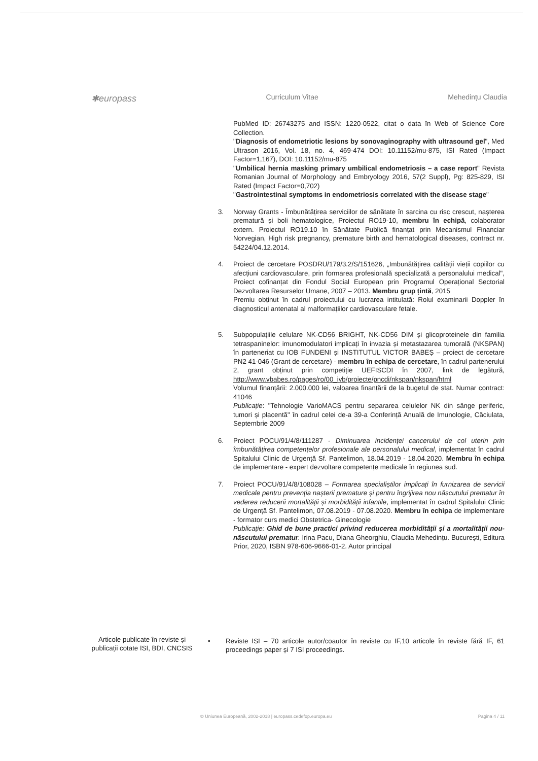✱europass Curriculum Vitae Mehedințu Claudia
PubMed ID: 26743275 and ISSN: 1220-0522, citat o data în Web of Science Core Collection.
"Diagnosis of endometriotic lesions by sonovaginography with ultrasound gel", Med Ultrason 2016, Vol. 18, no. 4, 469-474 DOI: 10.11152/mu-875, ISI Rated (Impact Factor=1,167), DOI: 10.11152/mu-875
"Umbilical hernia masking primary umbilical endometriosis – a case report" Revista Romanian Journal of Morphology and Embryology 2016, 57(2 Suppl), Pg: 825-829, ISI Rated (Impact Factor=0,702)
"Gastrointestinal symptoms in endometriosis correlated with the disease stage"
3. Norway Grants - Îmbunătățirea serviciilor de sănătate în sarcina cu risc crescut, nașterea prematură și boli hematologice, Proiectul RO19-10, membru în echipă, colaborator extern. Proiectul RO19.10 în Sănătate Publică finanțat prin Mecanismul Financiar Norvegian, High risk pregnancy, premature birth and hematological diseases, contract nr. 54224/04.12.2014.
4. Proiect de cercetare POSDRU/179/3.2/S/151626, „Imbunătățirea calității vieții copiilor cu afecțiuni cardiovasculare, prin formarea profesională specializată a personalului medical", Proiect cofinanțat din Fondul Social European prin Programul Operațional Sectorial Dezvoltarea Resurselor Umane, 2007 – 2013. Membru grup țintă, 2015
Premiu obținut în cadrul proiectului cu lucrarea intitulată: Rolul examinarii Doppler în diagnosticul antenatal al malformațiilor cardiovasculare fetale.
5. Subpopulațiile celulare NK-CD56 BRIGHT, NK-CD56 DIM și glicoproteinele din familia tetraspaninelor: imunomodulatori implicați în invazia și metastazarea tumorală (NKSPAN) în parteneriat cu IOB FUNDENI și INSTITUTUL VICTOR BABEȘ – proiect de cercetare PN2 41-046 (Grant de cercetare) - membru în echipa de cercetare, în cadrul partenerului 2, grant obținut prin competiție UEFISCDI în 2007, link de legătură, http://www.vbabes.ro/pages/ro/00_ivb/proiecte/pncdi/nkspan/nkspan/html
Volumul finanțării: 2.000.000 lei, valoarea finanțării de la bugetul de stat. Numar contract: 41046
Publicație: "Tehnologie VarioMACS pentru separarea celulelor NK din sânge periferic, tumori și placentă" în cadrul celei de-a 39-a Conferință Anuală de Imunologie, Căciulata, Septembrie 2009
6. Proiect POCU/91/4/8/111287 - Diminuarea incidenței cancerului de col uterin prin îmbunătățirea competențelor profesionale ale personalului medical, implementat în cadrul Spitalului Clinic de Urgență Sf. Pantelimon, 18.04.2019 - 18.04.2020. Membru în echipa de implementare - expert dezvoltare competențe medicale în regiunea sud.
7. Proiect POCU/91/4/8/108028 – Formarea specialiștilor implicați în furnizarea de servicii medicale pentru prevenția nașterii premature și pentru îngrijirea nou născutului prematur în vederea reducerii mortalității și morbidității infantile, implementat în cadrul Spitalului Clinic de Urgență Sf. Pantelimon, 07.08.2019 - 07.08.2020. Membru în echipa de implementare - formator curs medici Obstetrica- Ginecologie
Publicație: Ghid de bune practici privind reducerea morbidității și a mortalității nou-născutului prematur. Irina Pacu, Diana Gheorghiu, Claudia Mehedințu. București, Editura Prior, 2020, ISBN 978-606-9666-01-2. Autor principal
Articole publicate în reviste și publicații cotate ISI, BDI, CNCSIS
• Reviste ISI – 70 articole autor/coautor în reviste cu IF,10 articole în reviste fără IF, 61 proceedings paper și 7 ISI proceedings.
© Uniunea Europeană, 2002-2018 | europass.cedefop.europa.eu Pagina 4 / 11